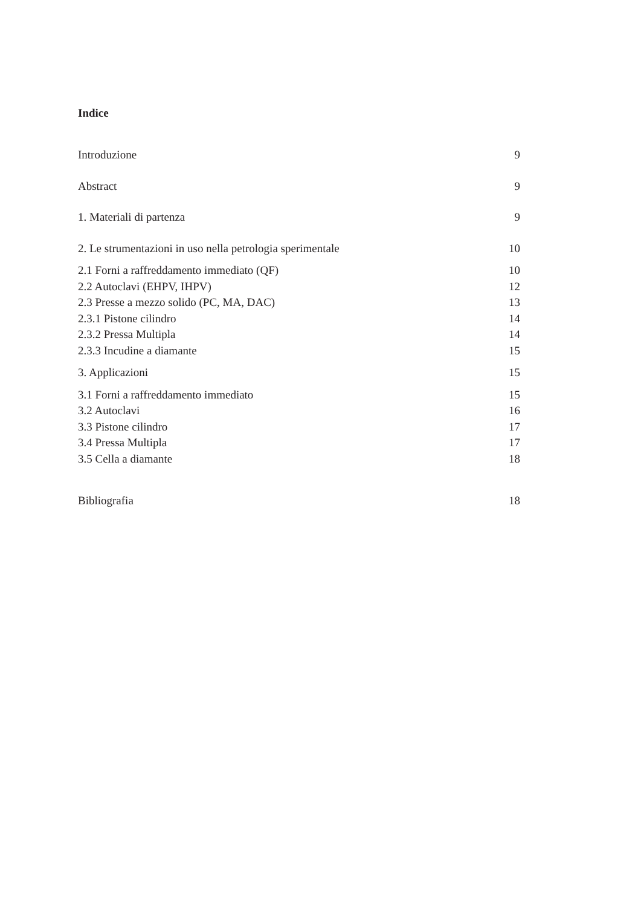Indice
Introduzione 9
Abstract 9
1. Materiali di partenza 9
2. Le strumentazioni in uso nella petrologia sperimentale 10
2.1 Forni a raffreddamento immediato (QF) 10
2.2 Autoclavi (EHPV, IHPV) 12
2.3 Presse a mezzo solido (PC, MA, DAC) 13
2.3.1 Pistone cilindro 14
2.3.2 Pressa Multipla 14
2.3.3 Incudine a diamante 15
3. Applicazioni 15
3.1 Forni a raffreddamento immediato 15
3.2 Autoclavi 16
3.3 Pistone cilindro 17
3.4 Pressa Multipla 17
3.5 Cella a diamante 18
Bibliografia 18